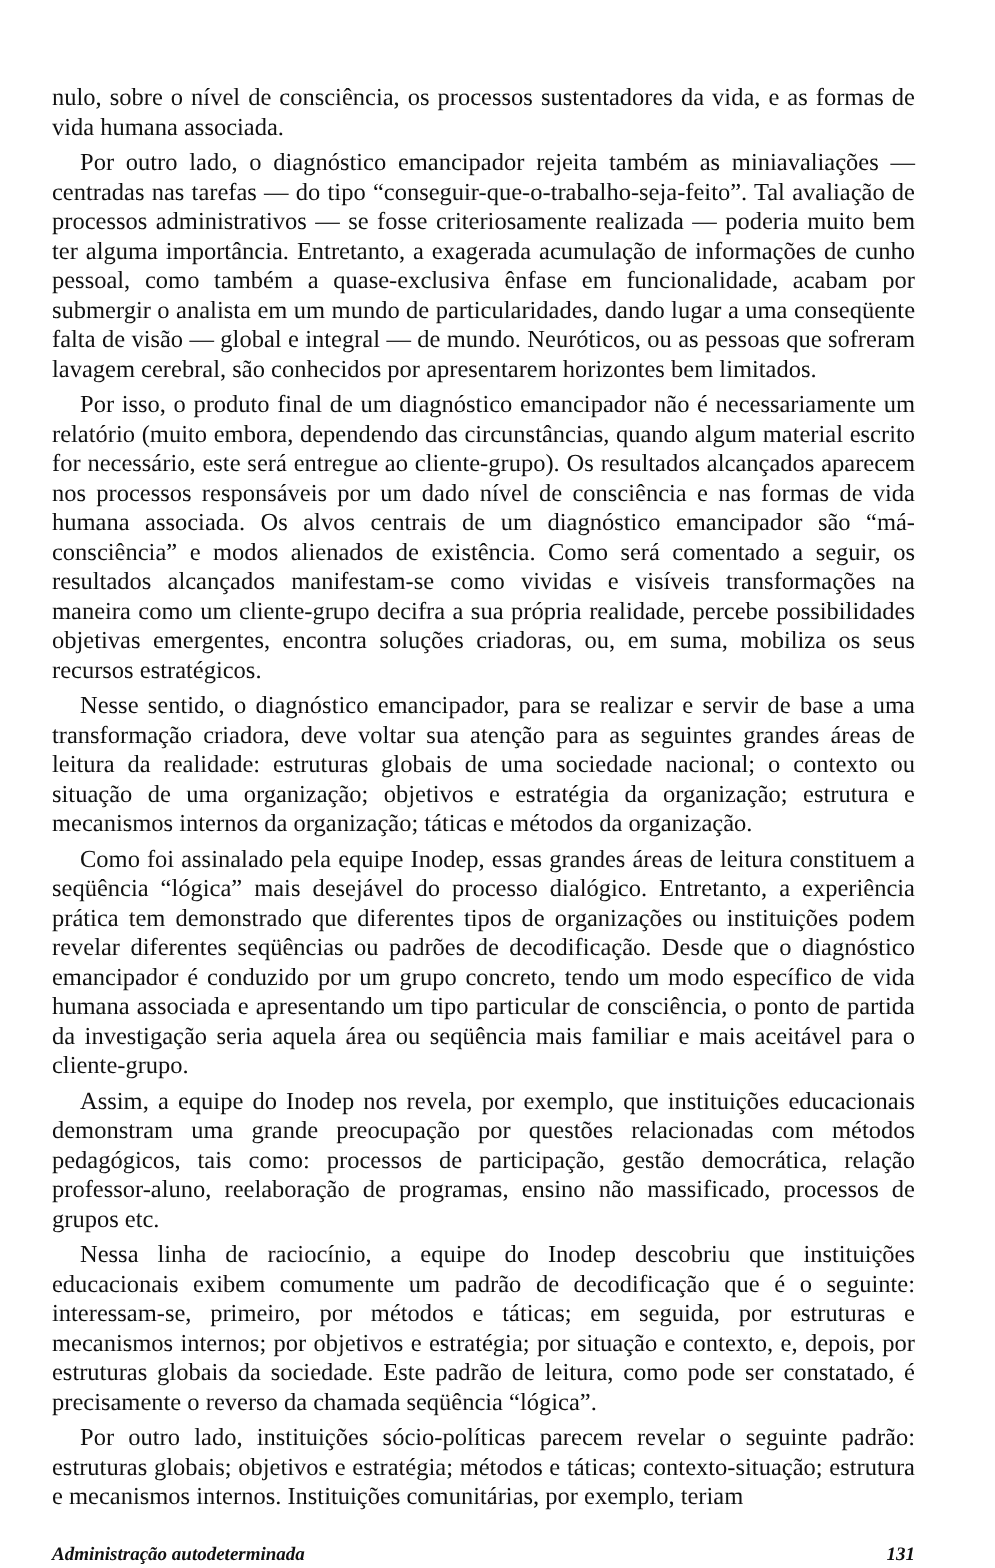nulo, sobre o nível de consciência, os processos sustentadores da vida, e as formas de vida humana associada.
Por outro lado, o diagnóstico emancipador rejeita também as miniavaliações — centradas nas tarefas — do tipo “conseguir-que-o-trabalho-seja-feito”. Tal avaliação de processos administrativos — se fosse criteriosamente realizada — poderia muito bem ter alguma importância. Entretanto, a exagerada acumulação de informações de cunho pessoal, como também a quase-exclusiva ênfase em funcionalidade, acabam por submergir o analista em um mundo de particularidades, dando lugar a uma conseqüente falta de visão — global e integral — de mundo. Neuróticos, ou as pessoas que sofreram lavagem cerebral, são conhecidos por apresentarem horizontes bem limitados.
Por isso, o produto final de um diagnóstico emancipador não é necessariamente um relatório (muito embora, dependendo das circunstâncias, quando algum material escrito for necessário, este será entregue ao cliente-grupo). Os resultados alcançados aparecem nos processos responsáveis por um dado nível de consciência e nas formas de vida humana associada. Os alvos centrais de um diagnóstico emancipador são “má-consciência” e modos alienados de existência. Como será comentado a seguir, os resultados alcançados manifestam-se como vividas e visíveis transformações na maneira como um cliente-grupo decifra a sua própria realidade, percebe possibilidades objetivas emergentes, encontra soluções criadoras, ou, em suma, mobiliza os seus recursos estratégicos.
Nesse sentido, o diagnóstico emancipador, para se realizar e servir de base a uma transformação criadora, deve voltar sua atenção para as seguintes grandes áreas de leitura da realidade: estruturas globais de uma sociedade nacional; o contexto ou situação de uma organização; objetivos e estratégia da organização; estrutura e mecanismos internos da organização; táticas e métodos da organização.
Como foi assinalado pela equipe Inodep, essas grandes áreas de leitura constituem a seqüência “lógica” mais desejável do processo dialógico. Entretanto, a experiência prática tem demonstrado que diferentes tipos de organizações ou instituições podem revelar diferentes seqüências ou padrões de decodificação. Desde que o diagnóstico emancipador é conduzido por um grupo concreto, tendo um modo específico de vida humana associada e apresentando um tipo particular de consciência, o ponto de partida da investigação seria aquela área ou seqüência mais familiar e mais aceitável para o cliente-grupo.
Assim, a equipe do Inodep nos revela, por exemplo, que instituições educacionais demonstram uma grande preocupação por questões relacionadas com métodos pedagógicos, tais como: processos de participação, gestão democrática, relação professor-aluno, reelaboração de programas, ensino não massificado, processos de grupos etc.
Nessa linha de raciocínio, a equipe do Inodep descobriu que instituições educacionais exibem comumente um padrão de decodificação que é o seguinte: interessam-se, primeiro, por métodos e táticas; em seguida, por estruturas e mecanismos internos; por objetivos e estratégia; por situação e contexto, e, depois, por estruturas globais da sociedade. Este padrão de leitura, como pode ser constatado, é precisamente o reverso da chamada seqüência “lógica”.
Por outro lado, instituições sócio-políticas parecem revelar o seguinte padrão: estruturas globais; objetivos e estratégia; métodos e táticas; contexto-situação; estrutura e mecanismos internos. Instituições comunitárias, por exemplo, teriam
Administração autodeterminada 131